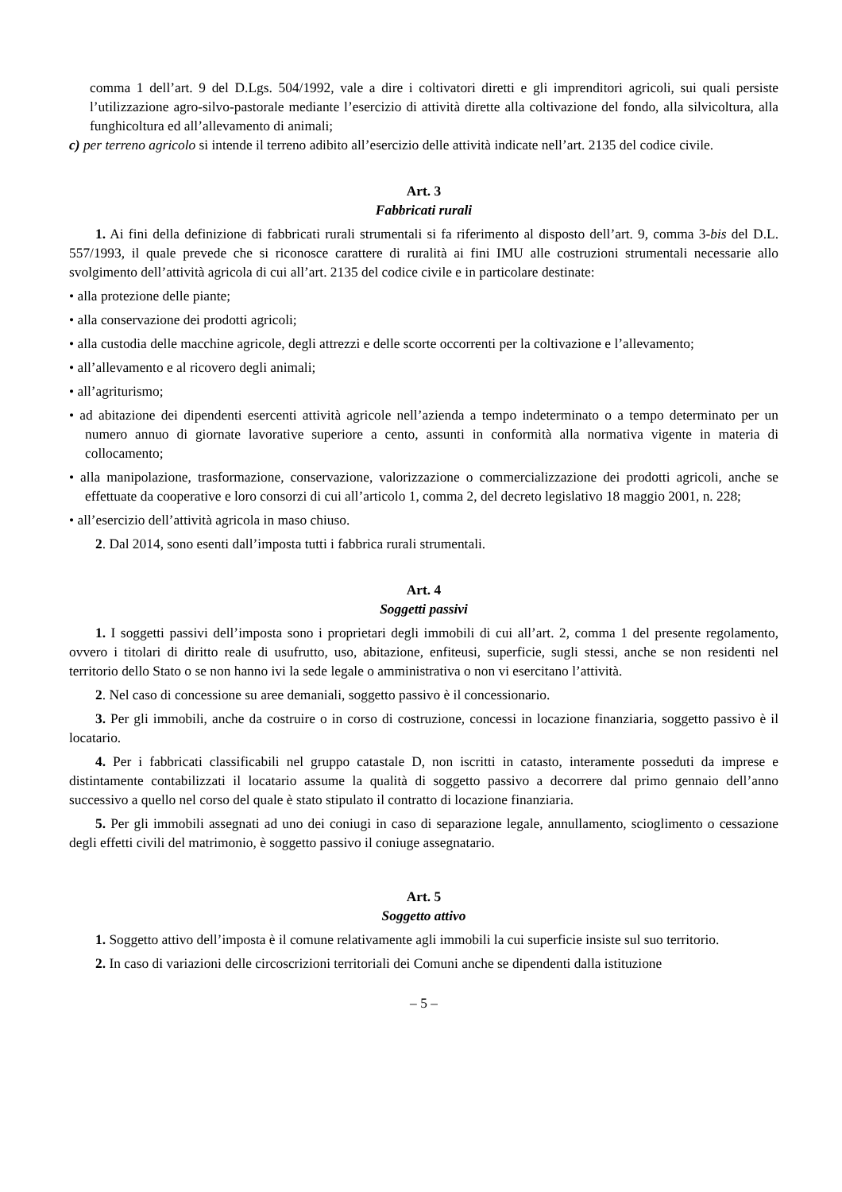comma 1 dell’art. 9 del D.Lgs. 504/1992, vale a dire i coltivatori diretti e gli imprenditori agricoli, sui quali persiste l’utilizzazione agro-silvo-pastorale mediante l’esercizio di attività dirette alla coltivazione del fondo, alla silvicoltura, alla funghicoltura ed all’allevamento di animali;
c) per terreno agricolo si intende il terreno adibito all’esercizio delle attività indicate nell’art. 2135 del codice civile.
Art. 3
Fabbricati rurali
1. Ai fini della definizione di fabbricati rurali strumentali si fa riferimento al disposto dell’art. 9, comma 3-bis del D.L. 557/1993, il quale prevede che si riconosce carattere di ruralità ai fini IMU alle costruzioni strumentali necessarie allo svolgimento dell’attività agricola di cui all’art. 2135 del codice civile e in particolare destinate:
• alla protezione delle piante;
• alla conservazione dei prodotti agricoli;
• alla custodia delle macchine agricole, degli attrezzi e delle scorte occorrenti per la coltivazione e l’allevamento;
• all’allevamento e al ricovero degli animali;
• all’agriturismo;
• ad abitazione dei dipendenti esercenti attività agricole nell’azienda a tempo indeterminato o a tempo determinato per un numero annuo di giornate lavorative superiore a cento, assunti in conformità alla normativa vigente in materia di collocamento;
• alla manipolazione, trasformazione, conservazione, valorizzazione o commercializzazione dei prodotti agricoli, anche se effettuate da cooperative e loro consorzi di cui all’articolo 1, comma 2, del decreto legislativo 18 maggio 2001, n. 228;
• all’esercizio dell’attività agricola in maso chiuso.
2. Dal 2014, sono esenti dall’imposta tutti i fabbrica rurali strumentali.
Art. 4
Soggetti passivi
1. I soggetti passivi dell’imposta sono i proprietari degli immobili di cui all’art. 2, comma 1 del presente regolamento, ovvero i titolari di diritto reale di usufrutto, uso, abitazione, enfiteusi, superficie, sugli stessi, anche se non residenti nel territorio dello Stato o se non hanno ivi la sede legale o amministrativa o non vi esercitano l’attività.
2. Nel caso di concessione su aree demaniali, soggetto passivo è il concessionario.
3. Per gli immobili, anche da costruire o in corso di costruzione, concessi in locazione finanziaria, soggetto passivo è il locatario.
4. Per i fabbricati classificabili nel gruppo catastale D, non iscritti in catasto, interamente posseduti da imprese e distintamente contabilizzati il locatario assume la qualità di soggetto passivo a decorrere dal primo gennaio dell’anno successivo a quello nel corso del quale è stato stipulato il contratto di locazione finanziaria.
5. Per gli immobili assegnati ad uno dei coniugi in caso di separazione legale, annullamento, scioglimento o cessazione degli effetti civili del matrimonio, è soggetto passivo il coniuge assegnatario.
Art. 5
Soggetto attivo
1. Soggetto attivo dell’imposta è il comune relativamente agli immobili la cui superficie insiste sul suo territorio.
2. In caso di variazioni delle circoscrizioni territoriali dei Comuni anche se dipendenti dalla istituzione
– 5 –